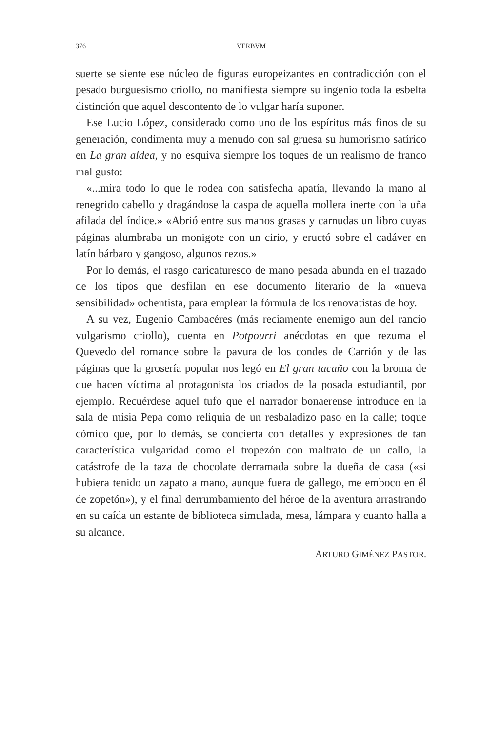376 VERBVM
suerte se siente ese núcleo de figuras europeizantes en contradicción con el pesado burguesismo criollo, no manifiesta siempre su ingenio toda la esbelta distinción que aquel descontento de lo vulgar haría suponer.
Ese Lucio López, considerado como uno de los espíritus más finos de su generación, condimenta muy a menudo con sal gruesa su humorismo satírico en La gran aldea, y no esquiva siempre los toques de un realismo de franco mal gusto:
«...mira todo lo que le rodea con satisfecha apatía, llevando la mano al renegrido cabello y dragándose la caspa de aquella mollera inerte con la uña afilada del índice.» «Abrió entre sus manos grasas y carnudas un libro cuyas páginas alumbraba un monigote con un cirio, y eructó sobre el cadáver en latín bárbaro y gangoso, algunos rezos.»
Por lo demás, el rasgo caricaturesco de mano pesada abunda en el trazado de los tipos que desfilan en ese documento literario de la «nueva sensibilidad» ochentista, para emplear la fórmula de los renovatistas de hoy.
A su vez, Eugenio Cambacéres (más reciamente enemigo aun del rancio vulgarismo criollo), cuenta en Potpourri anécdotas en que rezuma el Quevedo del romance sobre la pavura de los condes de Carrión y de las páginas que la grosería popular nos legó en El gran tacaño con la broma de que hacen víctima al protagonista los criados de la posada estudiantil, por ejemplo. Recuérdese aquel tufo que el narrador bonaerense introduce en la sala de misia Pepa como reliquia de un resbaladizo paso en la calle; toque cómico que, por lo demás, se concierta con detalles y expresiones de tan característica vulgaridad como el tropezón con maltrato de un callo, la catástrofe de la taza de chocolate derramada sobre la dueña de casa («si hubiera tenido un zapato a mano, aunque fuera de gallego, me emboco en él de zopetón»), y el final derrumbamiento del héroe de la aventura arrastrando en su caída un estante de biblioteca simulada, mesa, lámpara y cuanto halla a su alcance.
ARTURO GIMÉNEZ PASTOR.